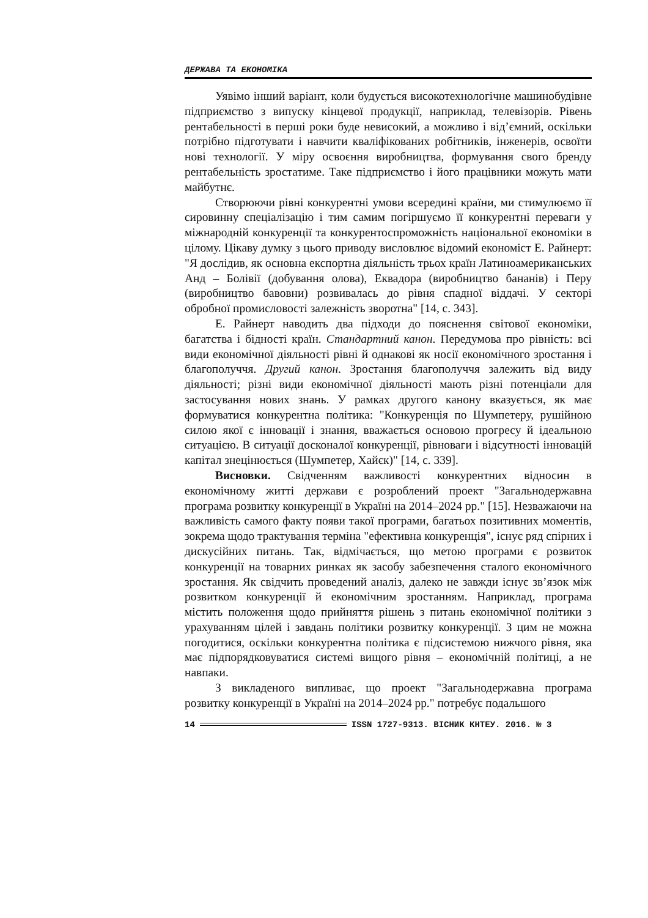ДЕРЖАВА ТА ЕКОНОМІКА
Уявімо інший варіант, коли будується високотехнологічне машинобудівне підприємство з випуску кінцевої продукції, наприклад, телевізорів. Рівень рентабельності в перші роки буде невисокий, а можливо і від’ємний, оскільки потрібно підготувати і навчити кваліфікованих робітників, інженерів, освоїти нові технології. У міру освоєння виробництва, формування свого бренду рентабельність зростатиме. Таке підприємство і його працівники можуть мати майбутнє.
Створюючи рівні конкурентні умови всередині країни, ми стимулюємо її сировинну спеціалізацію і тим самим погіршуємо її конкурентні переваги у міжнародній конкуренції та конкурентоспроможність національної економіки в цілому. Цікаву думку з цього приводу висловлює відомий економіст Е. Райнерт: "Я дослідив, як основна експортна діяльність трьох країн Латиноамериканських Анд – Болівії (добування олова), Еквадора (виробництво бананів) і Перу (виробництво бавовни) розвивалась до рівня спадної віддачі. У секторі обробної промисловості залежність зворотна" [14, с. 343].
Е. Райнерт наводить два підходи до пояснення світової економіки, багатства і бідності країн. Стандартний канон. Передумова про рівність: всі види економічної діяльності рівні й однакові як носії економічного зростання і благополуччя. Другий канон. Зростання благополуччя залежить від виду діяльності; різні види економічної діяльності мають різні потенціали для застосування нових знань. У рамках другого канону вказується, як має формуватися конкурентна політика: "Конкуренція по Шумпетеру, рушійною силою якої є інновації і знання, вважається основою прогресу й ідеальною ситуацією. В ситуації досконалої конкуренції, рівноваги і відсутності інновацій капітал знецінюється (Шумпетер, Хайєк)" [14, с. 339].
Висновки. Свідченням важливості конкурентних відносин в економічному житті держави є розроблений проект "Загальнодержавна програма розвитку конкуренції в Україні на 2014–2024 рр." [15]. Незважаючи на важливість самого факту появи такої програми, багатьох позитивних моментів, зокрема щодо трактування терміна "ефективна конкуренція", існує ряд спірних і дискусійних питань. Так, відмічається, що метою програми є розвиток конкуренції на товарних ринках як засобу забезпечення сталого економічного зростання. Як свідчить проведений аналіз, далеко не завжди існує зв’язок між розвитком конкуренції й економічним зростанням. Наприклад, програма містить положення щодо прийняття рішень з питань економічної політики з урахуванням цілей і завдань політики розвитку конкуренції. З цим не можна погодитися, оскільки конкурентна політика є підсистемою нижчого рівня, яка має підпорядковуватися системі вищого рівня – економічній політиці, а не навпаки.
З викладеного випливає, що проект "Загальнодержавна програма розвитку конкуренції в Україні на 2014–2024 рр." потребує подальшого
14 ISSN 1727-9313. ВІСНИК КНТЕУ. 2016. № 3